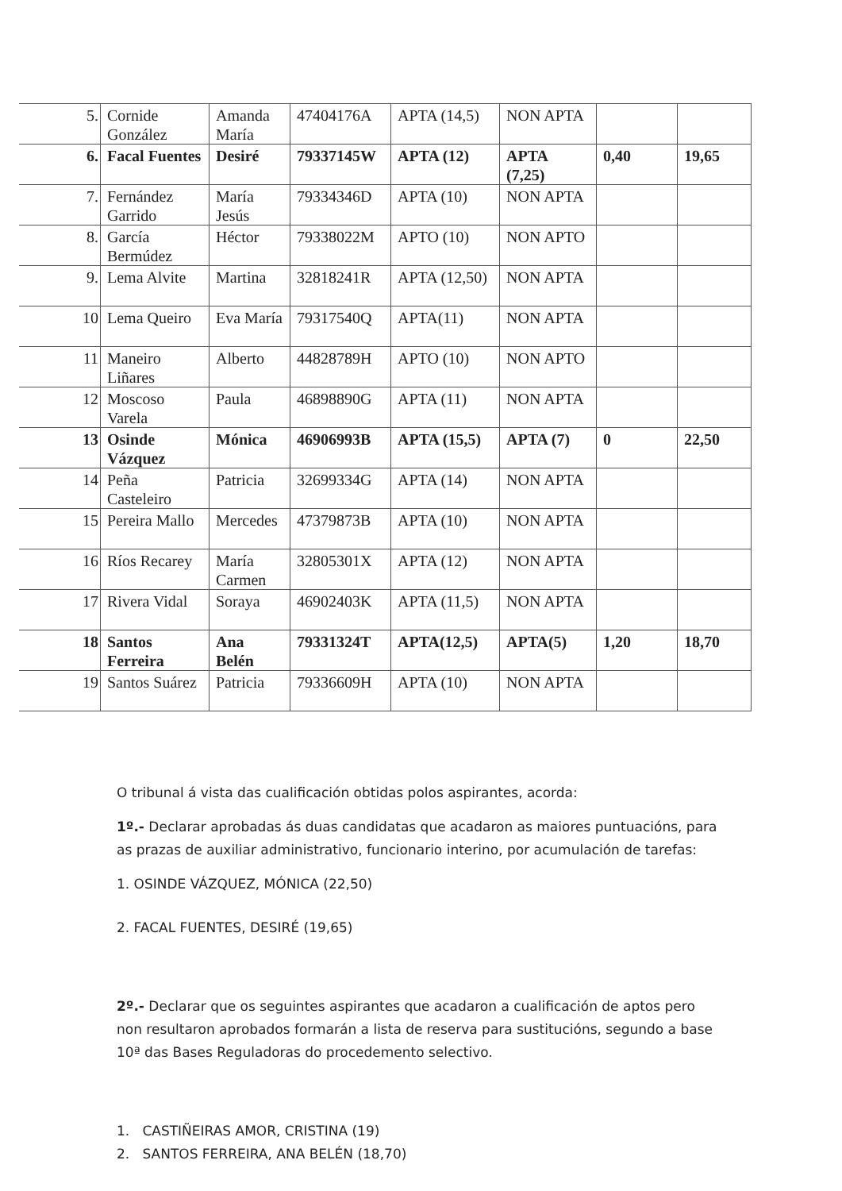| 5. | Cornide González | Amanda María | 47404176A | APTA (14,5) | NON APTA | | |
| 6. | Facal Fuentes | Desiré | 79337145W | APTA (12) | APTA (7,25) | 0,40 | 19,65 |
| 7. | Fernández Garrido | María Jesús | 79334346D | APTA (10) | NON APTA | | |
| 8. | García Bermúdez | Héctor | 79338022M | APTO (10) | NON APTO | | |
| 9. | Lema Alvite | Martina | 32818241R | APTA (12,50) | NON APTA | | |
| 10 | Lema Queiro | Eva María | 79317540Q | APTA(11) | NON APTA | | |
| 11 | Maneiro Liñares | Alberto | 44828789H | APTO (10) | NON APTO | | |
| 12 | Moscoso Varela | Paula | 46898890G | APTA (11) | NON APTA | | |
| 13 | Osinde Vázquez | Mónica | 46906993B | APTA (15,5) | APTA (7) | 0 | 22,50 |
| 14 | Peña Casteleiro | Patricia | 32699334G | APTA (14) | NON APTA | | |
| 15 | Pereira Mallo | Mercedes | 47379873B | APTA (10) | NON APTA | | |
| 16 | Ríos Recarey | María Carmen | 32805301X | APTA (12) | NON APTA | | |
| 17 | Rivera Vidal | Soraya | 46902403K | APTA (11,5) | NON APTA | | |
| 18 | Santos Ferreira | Ana Belén | 79331324T | APTA(12,5) | APTA(5) | 1,20 | 18,70 |
| 19 | Santos Suárez | Patricia | 79336609H | APTA (10) | NON APTA | | |
O tribunal á vista das cualificación obtidas polos aspirantes, acorda:
1º.- Declarar aprobadas ás duas candidatas que acadaron as maiores puntuacións, para as prazas de auxiliar administrativo, funcionario interino, por acumulación de tarefas:
1. OSINDE VÁZQUEZ, MÓNICA (22,50)
2. FACAL FUENTES, DESIRÉ (19,65)
2º.- Declarar que os seguintes aspirantes que acadaron a cualificación de aptos pero non resultaron aprobados formarán a lista de reserva para sustitucións, segundo a base 10ª das Bases Reguladoras do procedemento selectivo.
1. CASTIÑEIRAS AMOR, CRISTINA (19)
2. SANTOS FERREIRA, ANA BELÉN (18,70)